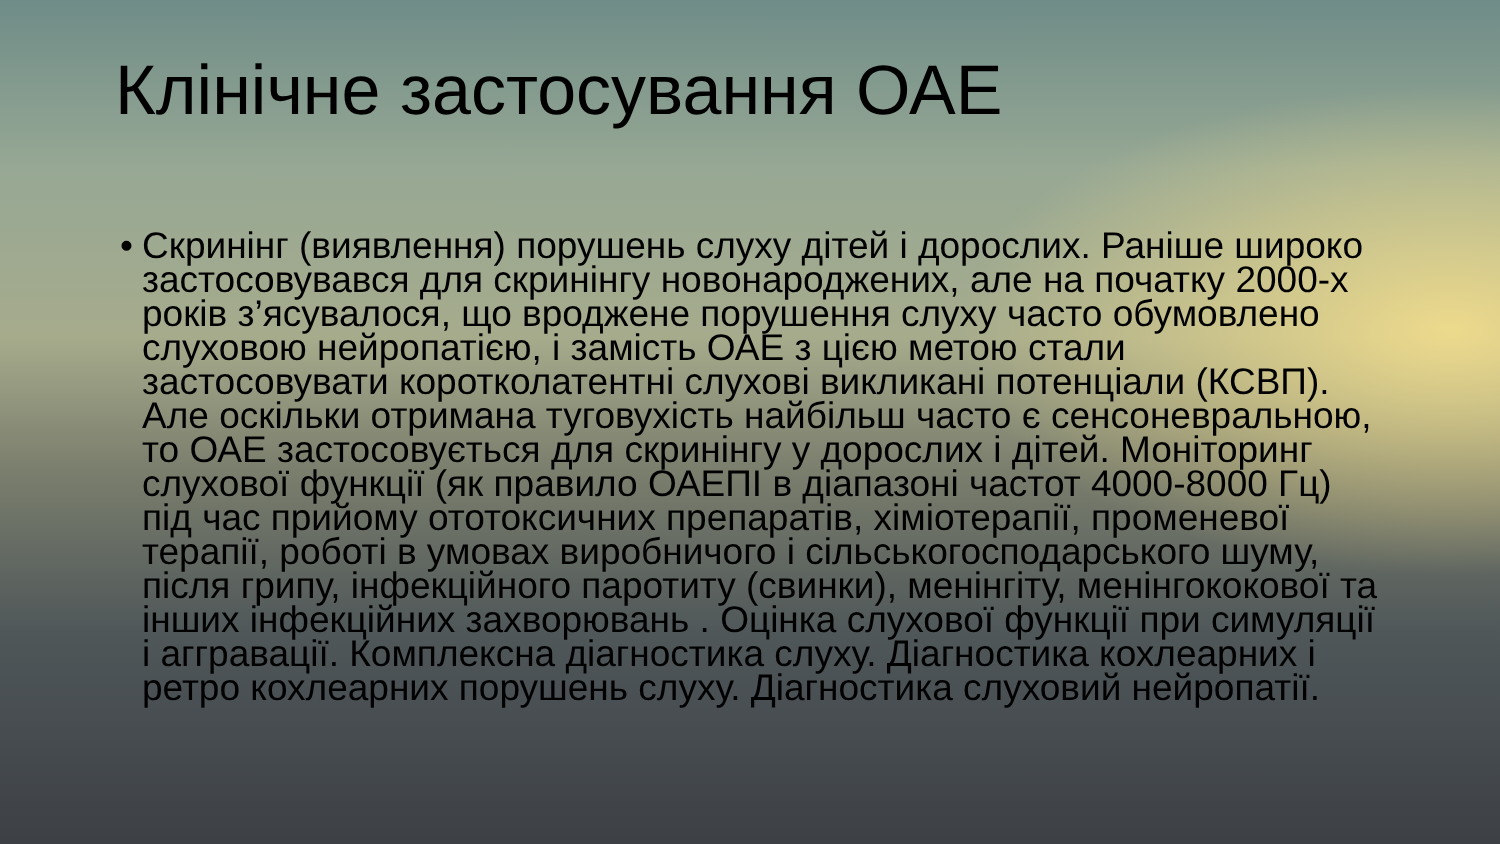Клінічне застосування ОАЕ
• Скринінг (виявлення) порушень слуху дітей і дорослих. Раніше широко застосовувався для скринінгу новонароджених, але на початку 2000-х років з’ясувалося, що вроджене порушення слуху часто обумовлено слуховою нейропатією, і замість ОАЕ з цією метою стали застосовувати коротколатентні слухові викликані потенціали (КСВП). Але оскільки отримана туговухість найбільш часто є сенсоневральною, то ОАЕ застосовується для скринінгу у дорослих і дітей. Моніторинг слухової функції (як правило ОАЕПІ в діапазоні частот 4000-8000 Гц) під час прийому ототоксичних препаратів, хіміотерапії, променевої терапії, роботі в умовах виробничого і сільськогосподарського шуму, після грипу, інфекційного паротиту (свинки), менінгіту, менінгококової та інших інфекційних захворювань . Оцінка слухової функції при симуляції і аггравації. Комплексна діагностика слуху. Діагностика кохлеарних і ретро кохлеарних порушень слуху. Діагностика слуховий нейропатії.